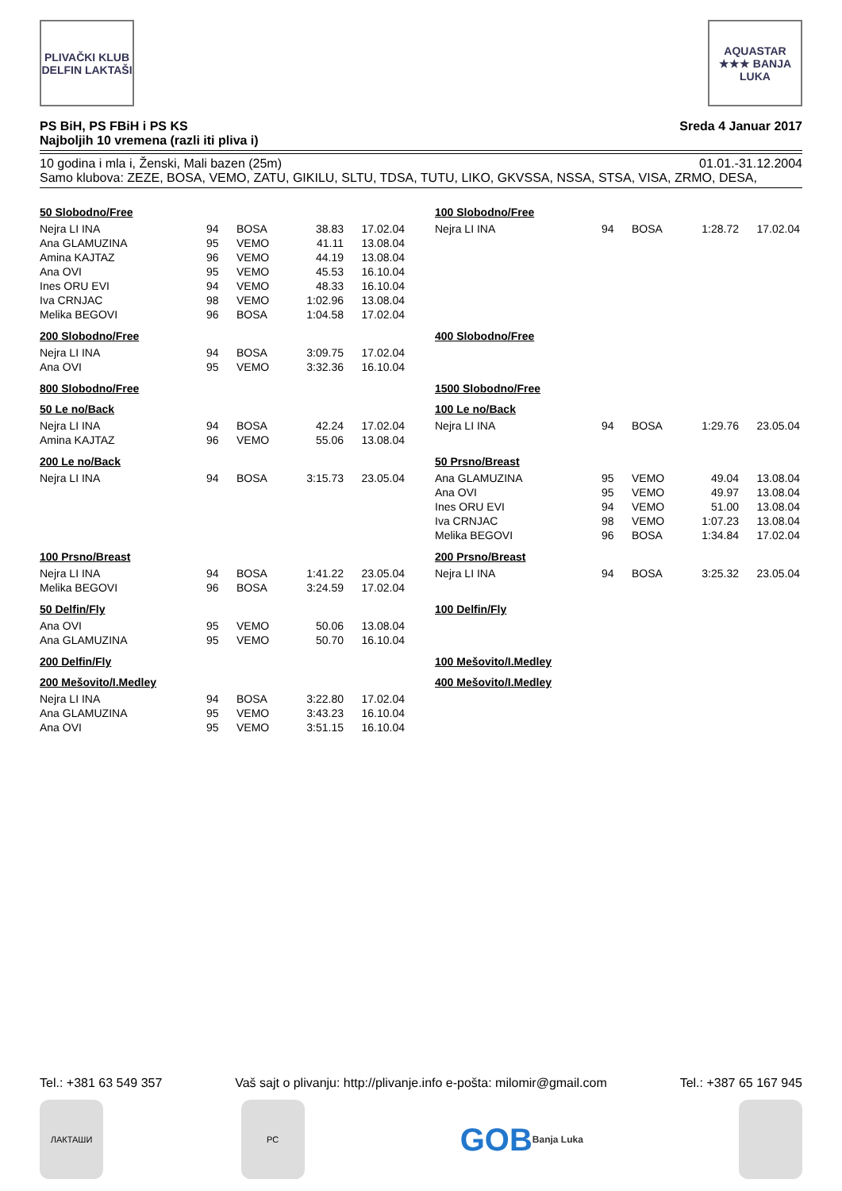PLIVAČKI KLUB DELFIN LAKTAŠI
AQUASTAR ★★★ BANJA LUKA
PS BiH, PS FBiH i PS KS
Najboljih 10 vremena (razli iti pliva i)
Sreda 4 Januar 2017
10 godina i mla i, Ženski, Mali bazen (25m) 01.01.-31.12.2004
Samo klubova: ZEZE, BOSA, VEMO, ZATU, GIKILU, SLTU, TDSA, TUTU, LIKO, GKVSSA, NSSA, STSA, VISA, ZRMO, DESA,
50 Slobodno/Free
| Nejra LI INA | 94 | BOSA | 38.83 | 17.02.04 |
| Ana GLAMUZINA | 95 | VEMO | 41.11 | 13.08.04 |
| Amina KAJTAZ | 96 | VEMO | 44.19 | 13.08.04 |
| Ana OVI | 95 | VEMO | 45.53 | 16.10.04 |
| Ines ORU EVI | 94 | VEMO | 48.33 | 16.10.04 |
| Iva CRNJAC | 98 | VEMO | 1:02.96 | 13.08.04 |
| Melika BEGOVI | 96 | BOSA | 1:04.58 | 17.02.04 |
200 Slobodno/Free
| Nejra LI INA | 94 | BOSA | 3:09.75 | 17.02.04 |
| Ana OVI | 95 | VEMO | 3:32.36 | 16.10.04 |
800 Slobodno/Free
50 Le no/Back
| Nejra LI INA | 94 | BOSA | 42.24 | 17.02.04 |
| Amina KAJTAZ | 96 | VEMO | 55.06 | 13.08.04 |
200 Le no/Back
| Nejra LI INA | 94 | BOSA | 3:15.73 | 23.05.04 |
100 Prsno/Breast
| Nejra LI INA | 94 | BOSA | 1:41.22 | 23.05.04 |
| Melika BEGOVI | 96 | BOSA | 3:24.59 | 17.02.04 |
50 Delfin/Fly
| Ana OVI | 95 | VEMO | 50.06 | 13.08.04 |
| Ana GLAMUZINA | 95 | VEMO | 50.70 | 16.10.04 |
200 Delfin/Fly
200 Mešovito/I.Medley
| Nejra LI INA | 94 | BOSA | 3:22.80 | 17.02.04 |
| Ana GLAMUZINA | 95 | VEMO | 3:43.23 | 16.10.04 |
| Ana OVI | 95 | VEMO | 3:51.15 | 16.10.04 |
100 Slobodno/Free
| Nejra LI INA | 94 | BOSA | 1:28.72 | 17.02.04 |
400 Slobodno/Free
1500 Slobodno/Free
100 Le no/Back
| Nejra LI INA | 94 | BOSA | 1:29.76 | 23.05.04 |
50 Prsno/Breast
| Ana GLAMUZINA | 95 | VEMO | 49.04 | 13.08.04 |
| Ana OVI | 95 | VEMO | 49.97 | 13.08.04 |
| Ines ORU EVI | 94 | VEMO | 51.00 | 13.08.04 |
| Iva CRNJAC | 98 | VEMO | 1:07.23 | 13.08.04 |
| Melika BEGOVI | 96 | BOSA | 1:34.84 | 17.02.04 |
200 Prsno/Breast
| Nejra LI INA | 94 | BOSA | 3:25.32 | 23.05.04 |
100 Delfin/Fly
100 Mešovito/I.Medley
400 Mešovito/I.Medley
Tel.: +381 63 549 357 Vaš sajt o plivanju: http://plivanje.info e-pošta: milomir@gmail.com Tel.: +387 65 167 945
ЛАКТАШИ РС
GOB
Banja Luka